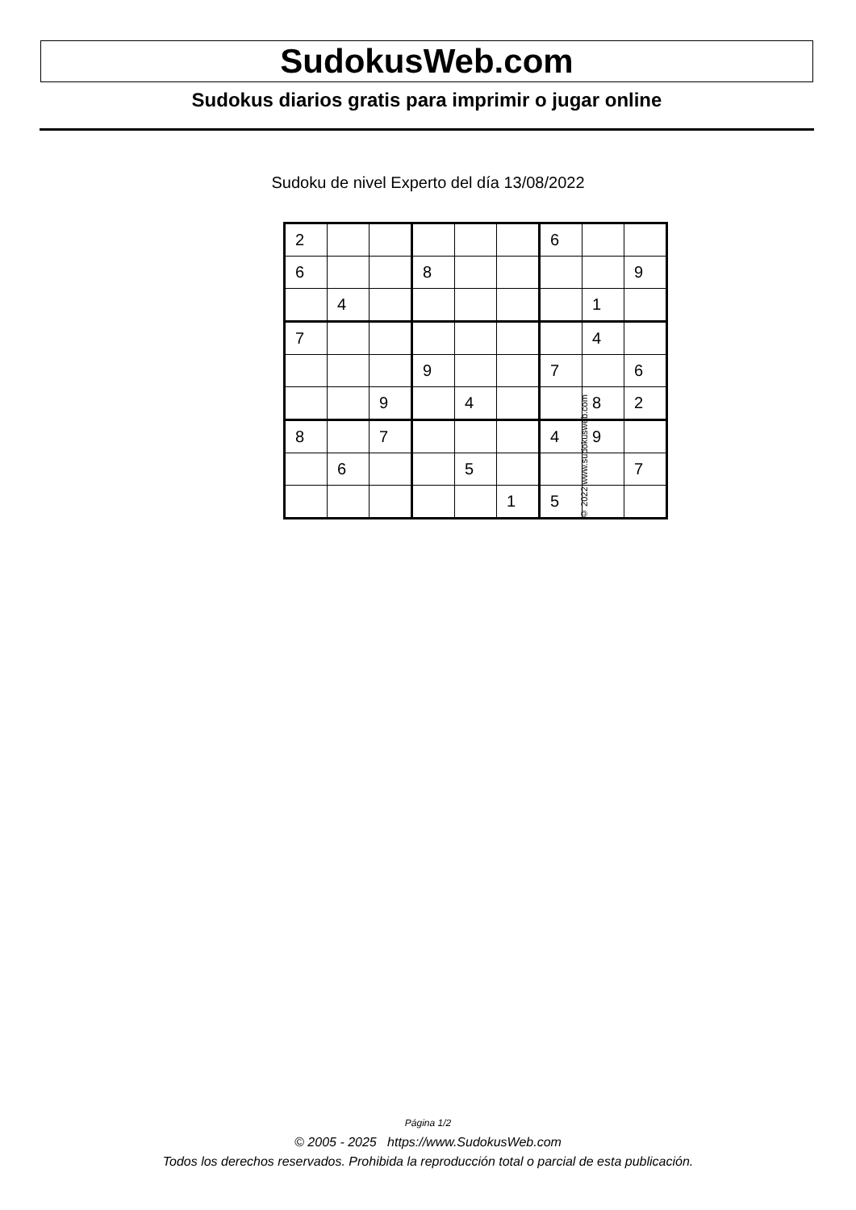SudokusWeb.com
Sudokus diarios gratis para imprimir o jugar online
Sudoku de nivel Experto del día 13/08/2022
| 2 | | | | | | 6 | | |
| 6 | | | 8 | | | | | 9 |
| | 4 | | | | | | 1 | |
| 7 | | | | | | | 4 | |
| | | | 9 | | | 7 | | 6 |
| | | 9 | | 4 | | | 8 | 2 |
| 8 | | 7 | | | | 4 | 9 | |
| | 6 | | | 5 | | | | 7 |
| | | | | | 1 | 5 | | |
© 2022 www.sudokusweb.com
Página 1/2
© 2005 - 2025 https://www.SudokusWeb.com
Todos los derechos reservados. Prohibida la reproducción total o parcial de esta publicación.